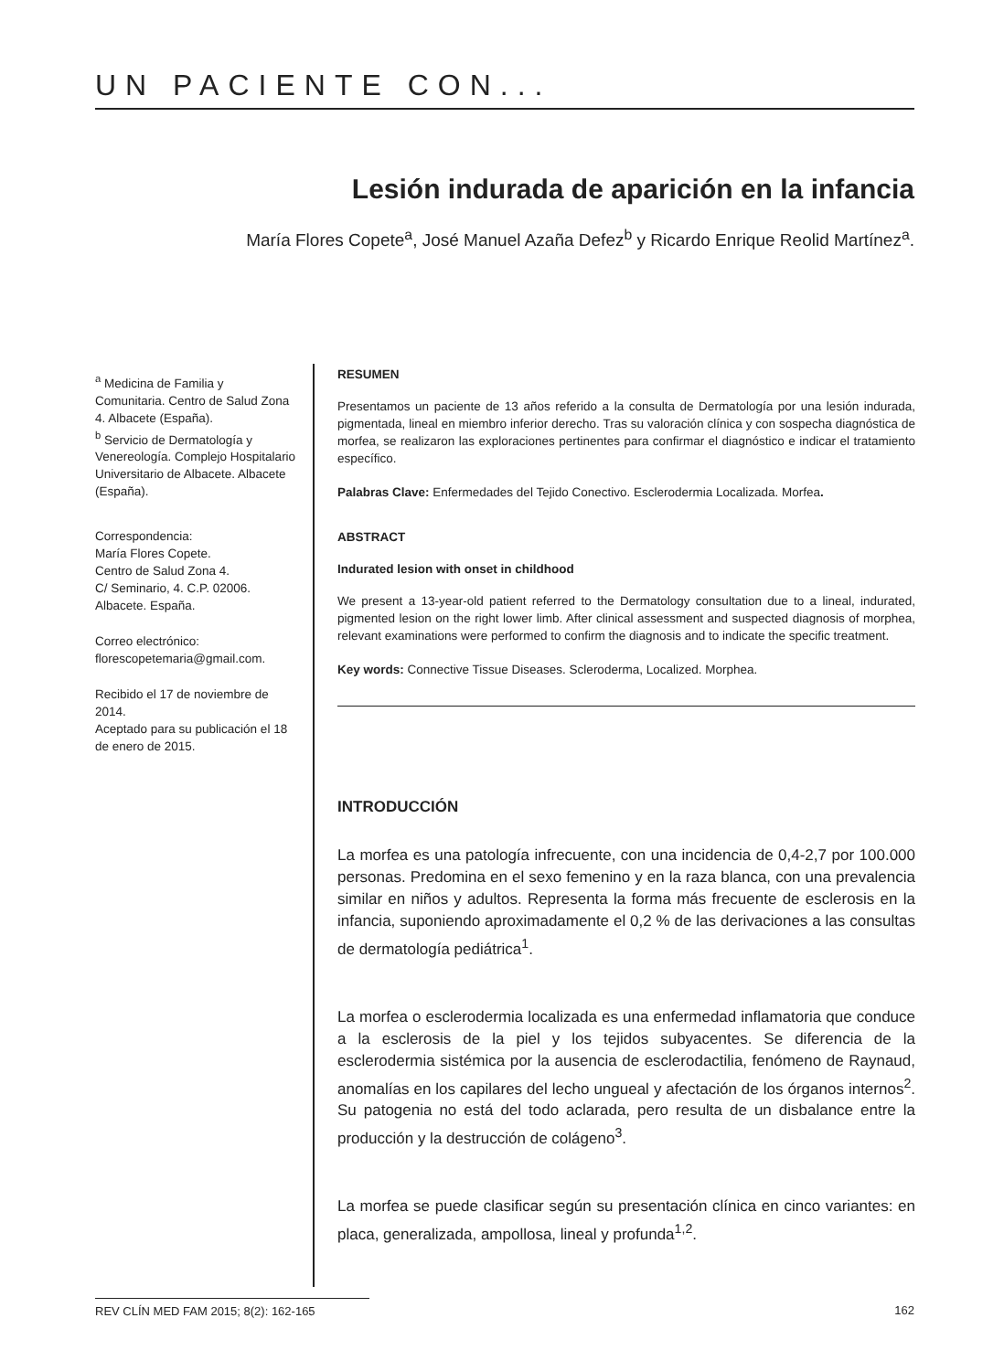UN PACIENTE CON...
Lesión indurada de aparición en la infancia
María Flores Copete<sup>a</sup>, José Manuel Azaña Defez<sup>b</sup> y Ricardo Enrique Reolid Martínez<sup>a</sup>.
<sup>a</sup> Medicina de Familia y Comunitaria. Centro de Salud Zona 4. Albacete (España).
<sup>b</sup> Servicio de Dermatología y Venereología. Complejo Hospitalario Universitario de Albacete. Albacete (España).
Correspondencia:
María Flores Copete.
Centro de Salud Zona 4.
C/ Seminario, 4. C.P. 02006.
Albacete. España.
Correo electrónico:
florescopetemaria@gmail.com.
Recibido el 17 de noviembre de 2014.
Aceptado para su publicación el 18 de enero de 2015.
RESUMEN
Presentamos un paciente de 13 años referido a la consulta de Dermatología por una lesión indurada, pigmentada, lineal en miembro inferior derecho. Tras su valoración clínica y con sospecha diagnóstica de morfea, se realizaron las exploraciones pertinentes para confirmar el diagnóstico e indicar el tratamiento específico.
Palabras Clave: Enfermedades del Tejido Conectivo. Esclerodermia Localizada. Morfea.
ABSTRACT
Indurated lesion with onset in childhood
We present a 13-year-old patient referred to the Dermatology consultation due to a lineal, indurated, pigmented lesion on the right lower limb. After clinical assessment and suspected diagnosis of morphea, relevant examinations were performed to confirm the diagnosis and to indicate the specific treatment.
Key words: Connective Tissue Diseases. Scleroderma, Localized. Morphea.
INTRODUCCIÓN
La morfea es una patología infrecuente, con una incidencia de 0,4-2,7 por 100.000 personas. Predomina en el sexo femenino y en la raza blanca, con una prevalencia similar en niños y adultos. Representa la forma más frecuente de esclerosis en la infancia, suponiendo aproximadamente el 0,2 % de las derivaciones a las consultas de dermatología pediátrica<sup>1</sup>.
La morfea o esclerodermia localizada es una enfermedad inflamatoria que conduce a la esclerosis de la piel y los tejidos subyacentes. Se diferencia de la esclerodermia sistémica por la ausencia de esclerodactilia, fenómeno de Raynaud, anomalías en los capilares del lecho ungueal y afectación de los órganos internos<sup>2</sup>. Su patogenia no está del todo aclarada, pero resulta de un disbalance entre la producción y la destrucción de colágeno<sup>3</sup>.
La morfea se puede clasificar según su presentación clínica en cinco variantes: en placa, generalizada, ampollosa, lineal y profunda<sup>1,2</sup>.
REV CLÍN MED FAM 2015; 8(2): 162-165 162